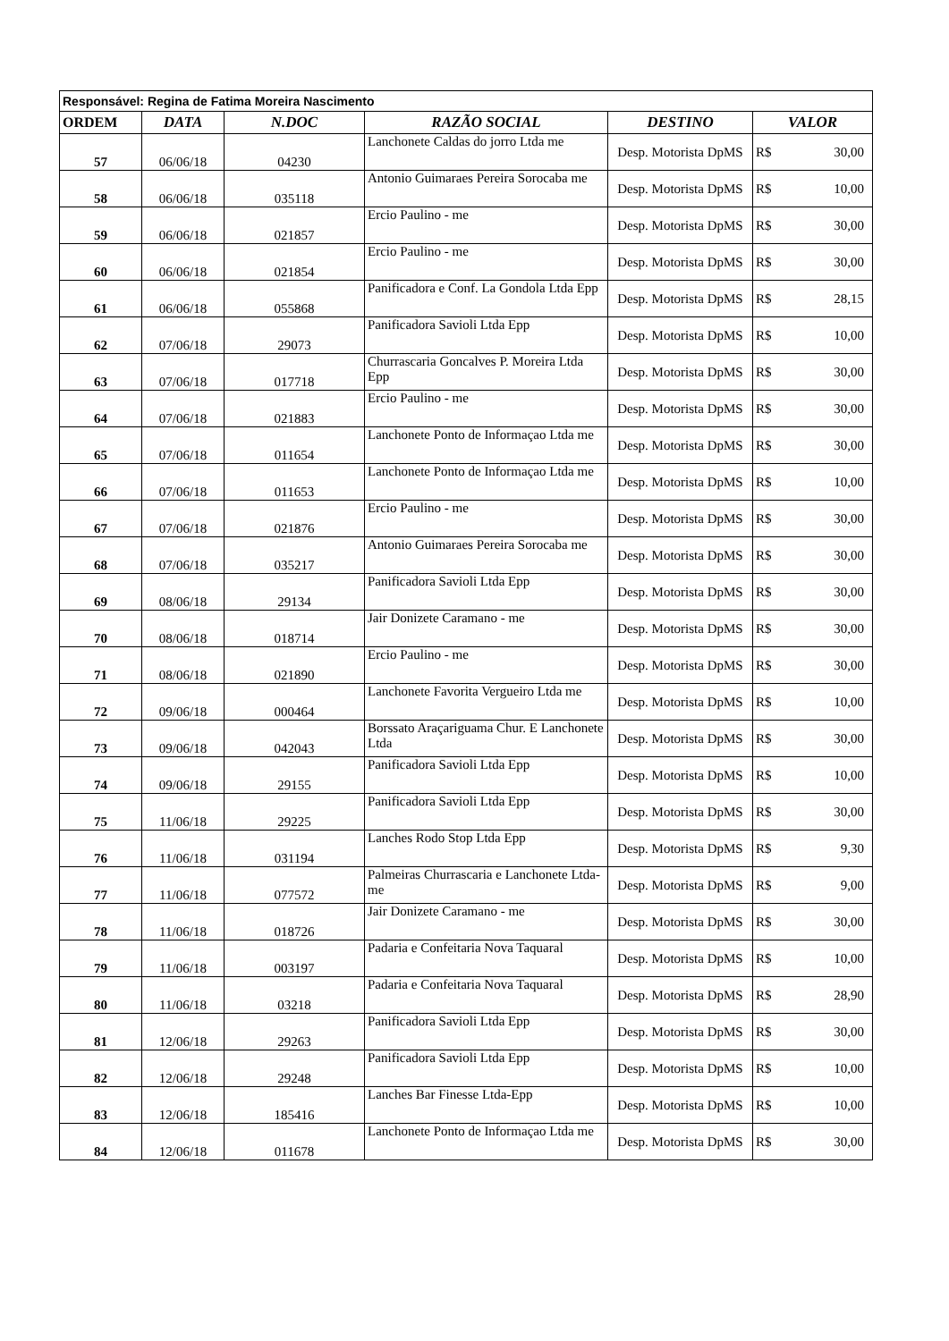| Responsável: Regina de Fatima Moreira Nascimento | | | | | |
| ORDEM | DATA | N.DOC | RAZÃO SOCIAL | DESTINO | VALOR |
| 57 | 06/06/18 | 04230 | Lanchonete Caldas do jorro Ltda me | Desp. Motorista DpMS | R$ 30,00 |
| 58 | 06/06/18 | 035118 | Antonio Guimaraes Pereira Sorocaba me | Desp. Motorista DpMS | R$ 10,00 |
| 59 | 06/06/18 | 021857 | Ercio Paulino - me | Desp. Motorista DpMS | R$ 30,00 |
| 60 | 06/06/18 | 021854 | Ercio Paulino - me | Desp. Motorista DpMS | R$ 30,00 |
| 61 | 06/06/18 | 055868 | Panificadora e Conf. La Gondola Ltda Epp | Desp. Motorista DpMS | R$ 28,15 |
| 62 | 07/06/18 | 29073 | Panificadora Savioli Ltda Epp | Desp. Motorista DpMS | R$ 10,00 |
| 63 | 07/06/18 | 017718 | Churrascaria Goncalves P. Moreira Ltda Epp | Desp. Motorista DpMS | R$ 30,00 |
| 64 | 07/06/18 | 021883 | Ercio Paulino - me | Desp. Motorista DpMS | R$ 30,00 |
| 65 | 07/06/18 | 011654 | Lanchonete Ponto de Informaçao Ltda me | Desp. Motorista DpMS | R$ 30,00 |
| 66 | 07/06/18 | 011653 | Lanchonete Ponto de Informaçao Ltda me | Desp. Motorista DpMS | R$ 10,00 |
| 67 | 07/06/18 | 021876 | Ercio Paulino - me | Desp. Motorista DpMS | R$ 30,00 |
| 68 | 07/06/18 | 035217 | Antonio Guimaraes Pereira Sorocaba me | Desp. Motorista DpMS | R$ 30,00 |
| 69 | 08/06/18 | 29134 | Panificadora Savioli Ltda Epp | Desp. Motorista DpMS | R$ 30,00 |
| 70 | 08/06/18 | 018714 | Jair Donizete Caramano - me | Desp. Motorista DpMS | R$ 30,00 |
| 71 | 08/06/18 | 021890 | Ercio Paulino - me | Desp. Motorista DpMS | R$ 30,00 |
| 72 | 09/06/18 | 000464 | Lanchonete Favorita Vergueiro Ltda me | Desp. Motorista DpMS | R$ 10,00 |
| 73 | 09/06/18 | 042043 | Borssato Araçariguama Chur. E Lanchonete Ltda | Desp. Motorista DpMS | R$ 30,00 |
| 74 | 09/06/18 | 29155 | Panificadora Savioli Ltda Epp | Desp. Motorista DpMS | R$ 10,00 |
| 75 | 11/06/18 | 29225 | Panificadora Savioli Ltda Epp | Desp. Motorista DpMS | R$ 30,00 |
| 76 | 11/06/18 | 031194 | Lanches Rodo Stop Ltda Epp | Desp. Motorista DpMS | R$ 9,30 |
| 77 | 11/06/18 | 077572 | Palmeiras Churrascaria e Lanchonete Ltda-me | Desp. Motorista DpMS | R$ 9,00 |
| 78 | 11/06/18 | 018726 | Jair Donizete Caramano - me | Desp. Motorista DpMS | R$ 30,00 |
| 79 | 11/06/18 | 003197 | Padaria e Confeitaria Nova Taquaral | Desp. Motorista DpMS | R$ 10,00 |
| 80 | 11/06/18 | 03218 | Padaria e Confeitaria Nova Taquaral | Desp. Motorista DpMS | R$ 28,90 |
| 81 | 12/06/18 | 29263 | Panificadora Savioli Ltda Epp | Desp. Motorista DpMS | R$ 30,00 |
| 82 | 12/06/18 | 29248 | Panificadora Savioli Ltda Epp | Desp. Motorista DpMS | R$ 10,00 |
| 83 | 12/06/18 | 185416 | Lanches Bar Finesse Ltda-Epp | Desp. Motorista DpMS | R$ 10,00 |
| 84 | 12/06/18 | 011678 | Lanchonete Ponto de Informaçao Ltda me | Desp. Motorista DpMS | R$ 30,00 |